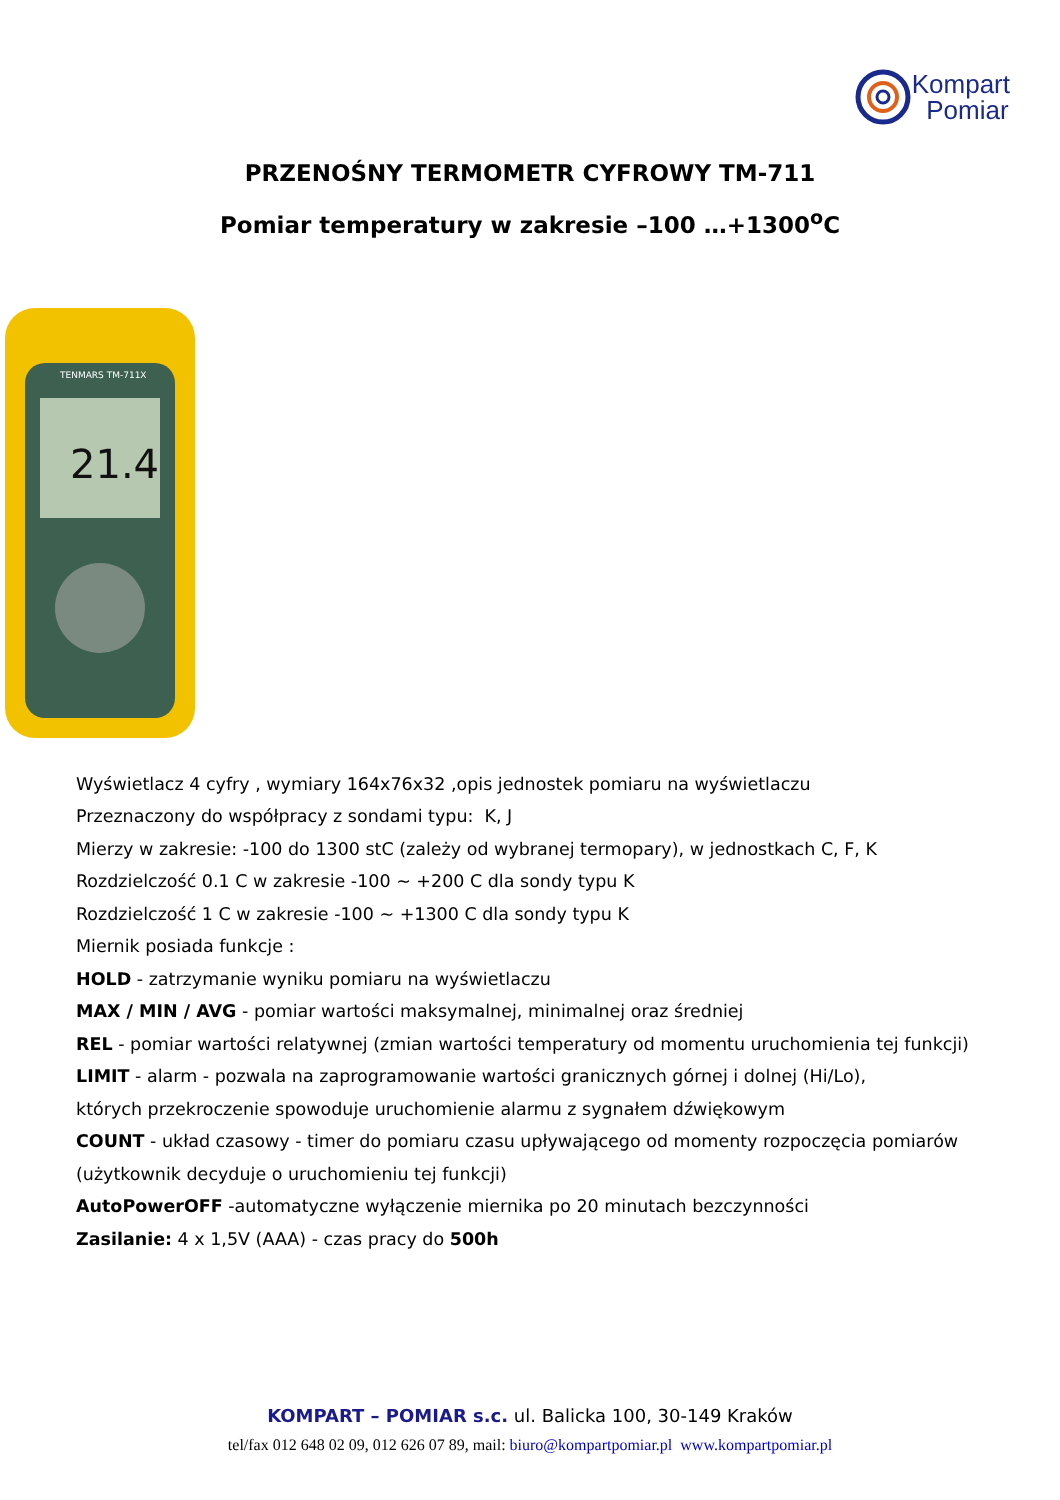Kompart
Pomiar
PRZENOŚNY TERMOMETR CYFROWY TM-711
Pomiar temperatury w zakresie –100 …+1300<sup>o</sup>C
TENMARS TM-711X
21.4
Wyświetlacz 4 cyfry , wymiary 164x76x32 ,opis jednostek pomiaru na wyświetlaczu
Przeznaczony do współpracy z sondami typu: K, J
Mierzy w zakresie: -100 do 1300 stC (zależy od wybranej termopary), w jednostkach C, F, K
Rozdzielczość 0.1 C w zakresie -100 ~ +200 C dla sondy typu K
Rozdzielczość 1 C w zakresie -100 ~ +1300 C dla sondy typu K
Miernik posiada funkcje :
HOLD - zatrzymanie wyniku pomiaru na wyświetlaczu
MAX / MIN / AVG - pomiar wartości maksymalnej, minimalnej oraz średniej
REL - pomiar wartości relatywnej (zmian wartości temperatury od momentu uruchomienia tej funkcji)
LIMIT - alarm - pozwala na zaprogramowanie wartości granicznych górnej i dolnej (Hi/Lo),
których przekroczenie spowoduje uruchomienie alarmu z sygnałem dźwiękowym
COUNT - układ czasowy - timer do pomiaru czasu upływającego od momenty rozpoczęcia pomiarów
(użytkownik decyduje o uruchomieniu tej funkcji)
AutoPowerOFF -automatyczne wyłączenie miernika po 20 minutach bezczynności
Zasilanie: 4 x 1,5V (AAA) - czas pracy do 500h
KOMPART – POMIAR s.c. ul. Balicka 100, 30-149 Kraków
tel/fax 012 648 02 09, 012 626 07 89, mail: biuro@kompartpomiar.pl www.kompartpomiar.pl